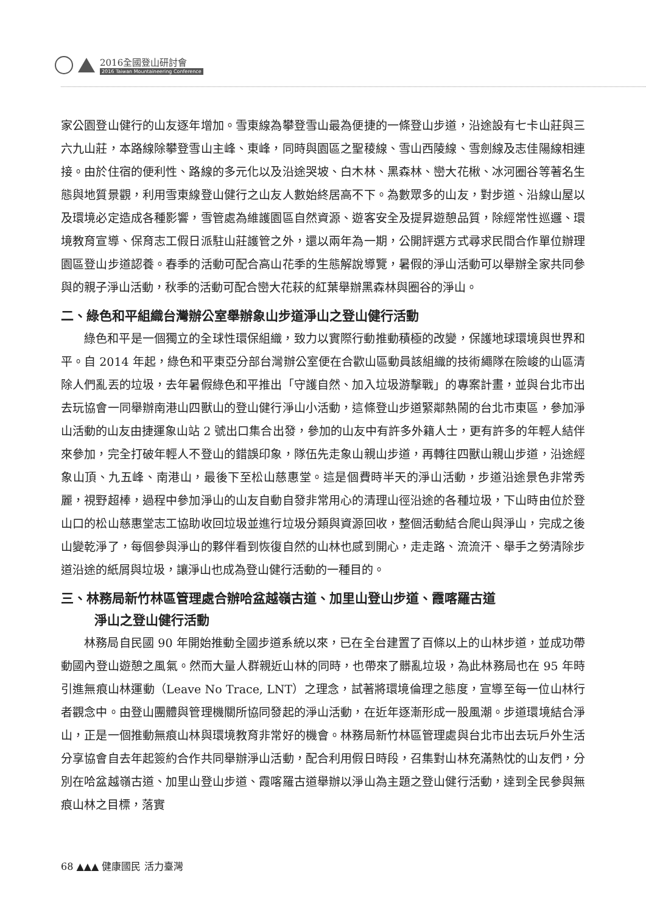2016全國登山研討會
2016 Taiwan Mountaineering Conference
家公園登山健行的山友逐年增加。雪東線為攀登雪山最為便捷的一條登山步道，沿途設有七卡山莊與三六九山莊，本路線除攀登雪山主峰、東峰，同時與園區之聖稜線、雪山西陵線、雪劍線及志佳陽線相連接。由於住宿的便利性、路線的多元化以及沿途哭坡、白木林、黑森林、巒大花楸、冰河圈谷等著名生態與地質景觀，利用雪東線登山健行之山友人數始終居高不下。為數眾多的山友，對步道、沿線山屋以及環境必定造成各種影響，雪管處為維護園區自然資源、遊客安全及提昇遊憩品質，除經常性巡邏、環境教育宣導、保育志工假日派駐山莊護管之外，還以兩年為一期，公開評選方式尋求民間合作單位辦理園區登山步道認養。春季的活動可配合高山花季的生態解說導覽，暑假的淨山活動可以舉辦全家共同參與的親子淨山活動，秋季的活動可配合巒大花萩的紅葉舉辦黑森林與圈谷的淨山。
二、綠色和平組織台灣辦公室舉辦象山步道淨山之登山健行活動
綠色和平是一個獨立的全球性環保組織，致力以實際行動推動積極的改變，保護地球環境與世界和平。自 2014 年起，綠色和平東亞分部台灣辦公室便在合歡山區動員該組織的技術繩隊在險峻的山區清除人們亂丟的垃圾，去年暑假綠色和平推出「守護自然、加入垃圾游擊戰」的專案計畫，並與台北市出去玩協會一同舉辦南港山四獸山的登山健行淨山小活動，這條登山步道緊鄰熱鬧的台北市東區，參加淨山活動的山友由捷運象山站 2 號出口集合出發，參加的山友中有許多外籍人士，更有許多的年輕人結伴來參加，完全打破年輕人不登山的錯誤印象，隊伍先走象山親山步道，再轉往四獸山親山步道，沿途經象山頂、九五峰、南港山，最後下至松山慈惠堂。這是個費時半天的淨山活動，步道沿途景色非常秀麗，視野超棒，過程中參加淨山的山友自動自發非常用心的清理山徑沿途的各種垃圾，下山時由位於登山口的松山慈惠堂志工協助收回垃圾並進行垃圾分類與資源回收，整個活動結合爬山與淨山，完成之後山變乾淨了，每個參與淨山的夥伴看到恢復自然的山林也感到開心，走走路、流流汗、舉手之勞清除步道沿途的紙屑與垃圾，讓淨山也成為登山健行活動的一種目的。
三、林務局新竹林區管理處合辦哈盆越嶺古道、加里山登山步道、霞喀羅古道
淨山之登山健行活動
林務局自民國 90 年開始推動全國步道系統以來，已在全台建置了百條以上的山林步道，並成功帶動國內登山遊憩之風氣。然而大量人群親近山林的同時，也帶來了髒亂垃圾，為此林務局也在 95 年時引進無痕山林運動（Leave No Trace, LNT）之理念，試著將環境倫理之態度，宣導至每一位山林行者觀念中。由登山團體與管理機關所協同發起的淨山活動，在近年逐漸形成一股風潮。步道環境結合淨山，正是一個推動無痕山林與環境教育非常好的機會。林務局新竹林區管理處與台北市出去玩戶外生活分享協會自去年起簽約合作共同舉辦淨山活動，配合利用假日時段，召集對山林充滿熱忱的山友們，分別在哈盆越嶺古道、加里山登山步道、霞喀羅古道舉辦以淨山為主題之登山健行活動，達到全民參與無痕山林之目標，落實
68 ▲▲▲ 健康國民 活力臺灣